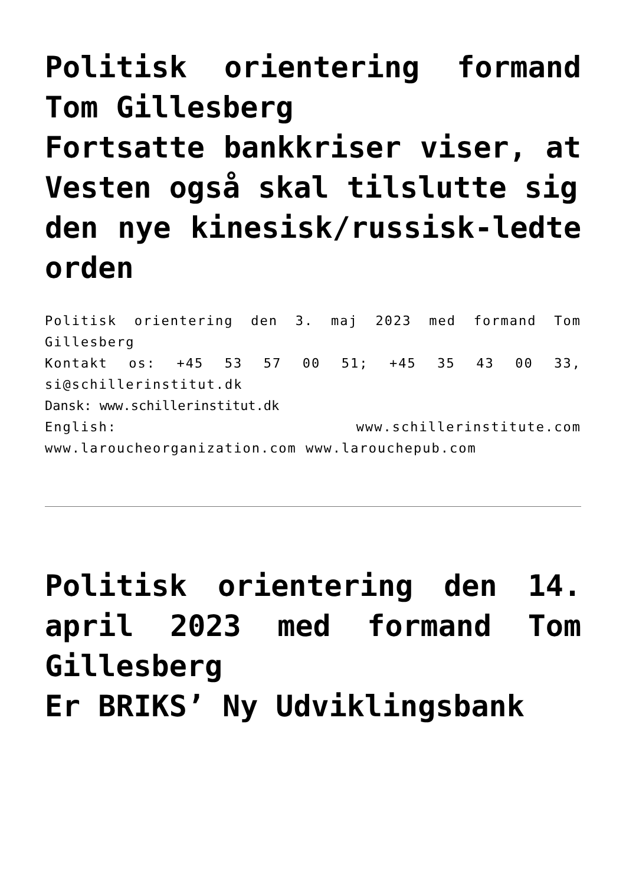Politisk orientering formand Tom Gillesberg
Fortsatte bankkriser viser, at Vesten også skal tilslutte sig
den nye kinesisk/russisk-ledte orden
Politisk orientering den 3. maj 2023 med formand Tom Gillesberg
Kontakt os: +45 53 57 00 51; +45 35 43 00 33, si@schillerinstitut.dk
Dansk: www.schillerinstitut.dk
English: www.schillerinstitute.com www.laroucheorganization.com www.larouchepub.com
Politisk orientering den 14. april 2023 med formand Tom Gillesberg
Er BRIKS’ Ny Udviklingsbank